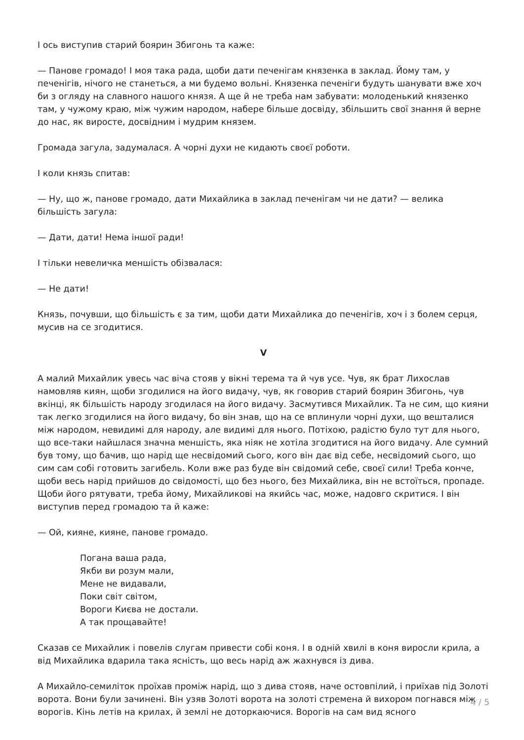І ось виступив старий боярин Збигонь та каже:
— Панове громадо! І моя така рада, щоби дати печенігам князенка в заклад. Йому там, у печенігів, нічого не станеться, а ми будемо вольні. Князенка печеніги будуть шанувати вже хоч би з огляду на славного нашого князя. А ще й не треба нам забувати: молоденький князенко там, у чужому краю, між чужим народом, набере більше досвіду, збільшить свої знання й верне до нас, як виросте, досвідним і мудрим князем.
Громада загула, задумалася. А чорні духи не кидають своєї роботи.
І коли князь спитав:
— Ну, що ж, панове громадо, дати Михайлика в заклад печенігам чи не дати? — велика більшість загула:
— Дати, дати! Нема іншої ради!
І тільки невеличка меншість обізвалася:
— Не дати!
Князь, почувши, що більшість є за тим, щоби дати Михайлика до печенігів, хоч і з болем серця, мусив на се згодитися.
V
А малий Михайлик увесь час віча стояв у вікні терема та й чув усе. Чув, як брат Лихослав намовляв киян, щоби згодилися на його видачу, чув, як говорив старий боярин Збигонь, чув вкінці, як більшість народу згодилася на його видачу. Засмутився Михайлик. Та не сим, що кияни так легко згодилися на його видачу, бо він знав, що на се вплинули чорні духи, що вешталися між народом, невидимі для народу, але видимі для нього. Потіхою, радістю було тут для нього, що все-таки найшлася значна меншість, яка ніяк не хотіла згодитися на його видачу. Але сумний був тому, що бачив, що нарід ще несвідомий сього, кого він дає від себе, несвідомий сього, що сим сам собі готовить загибель. Коли вже раз буде він свідомий себе, своєї сили! Треба конче, щоби весь нарід прийшов до свідомості, що без нього, без Михайлика, він не встоїться, пропаде. Щоби його рятувати, треба йому, Михайликові на якийсь час, може, надовго скритися. І він виступив перед громадою та й каже:
— Ой, кияне, кияне, панове громадо.
Погана ваша рада,
Якби ви розум мали,
Мене не видавали,
Поки світ світом,
Вороги Києва не достали.
А так прощавайте!
Сказав се Михайлик і повелів слугам привести собі коня. І в одній хвилі в коня виросли крила, а від Михайлика вдарила така ясність, що весь нарід аж жахнувся із дива.
А Михайло-семиліток проїхав проміж нарід, що з дива стояв, наче остовпілий, і приїхав під Золоті ворота. Вони були зачинені. Він узяв Золоті ворота на золоті стремена й вихором погнався між ворогів. Кінь летів на крилах, й землі не доторкаючися. Ворогів на сам вид ясного
4 / 5